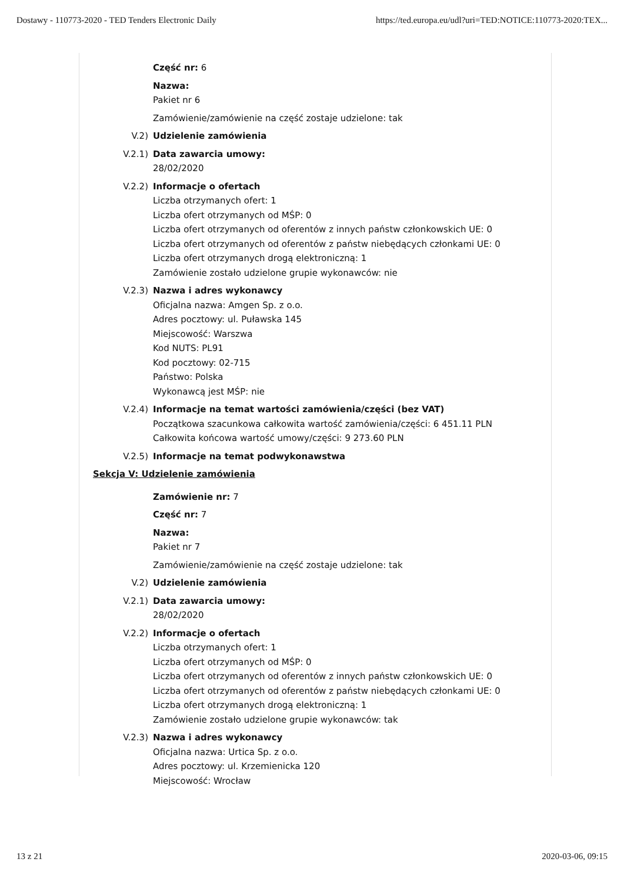Dostawy - 110773-2020 - TED Tenders Electronic Daily https://ted.europa.eu/udl?uri=TED:NOTICE:110773-2020:TEX...
Część nr: 6
Nazwa:
Pakiet nr 6
Zamówienie/zamówienie na część zostaje udzielone: tak
V.2) Udzielenie zamówienia
V.2.1) Data zawarcia umowy:
28/02/2020
V.2.2) Informacje o ofertach
Liczba otrzymanych ofert: 1
Liczba ofert otrzymanych od MŚP: 0
Liczba ofert otrzymanych od oferentów z innych państw członkowskich UE: 0
Liczba ofert otrzymanych od oferentów z państw niebędących członkami UE: 0
Liczba ofert otrzymanych drogą elektroniczną: 1
Zamówienie zostało udzielone grupie wykonawców: nie
V.2.3) Nazwa i adres wykonawcy
Oficjalna nazwa: Amgen Sp. z o.o.
Adres pocztowy: ul. Puławska 145
Miejscowość: Warszwa
Kod NUTS: PL91
Kod pocztowy: 02-715
Państwo: Polska
Wykonawcą jest MŚP: nie
V.2.4) Informacje na temat wartości zamówienia/części (bez VAT)
Początkowa szacunkowa całkowita wartość zamówienia/części: 6 451.11 PLN
Całkowita końcowa wartość umowy/części: 9 273.60 PLN
V.2.5) Informacje na temat podwykonawstwa
Sekcja V: Udzielenie zamówienia
Zamówienie nr: 7
Część nr: 7
Nazwa:
Pakiet nr 7
Zamówienie/zamówienie na część zostaje udzielone: tak
V.2) Udzielenie zamówienia
V.2.1) Data zawarcia umowy:
28/02/2020
V.2.2) Informacje o ofertach
Liczba otrzymanych ofert: 1
Liczba ofert otrzymanych od MŚP: 0
Liczba ofert otrzymanych od oferentów z innych państw członkowskich UE: 0
Liczba ofert otrzymanych od oferentów z państw niebędących członkami UE: 0
Liczba ofert otrzymanych drogą elektroniczną: 1
Zamówienie zostało udzielone grupie wykonawców: tak
V.2.3) Nazwa i adres wykonawcy
Oficjalna nazwa: Urtica Sp. z o.o.
Adres pocztowy: ul. Krzemienicka 120
Miejscowość: Wrocław
13 z 21 2020-03-06, 09:15